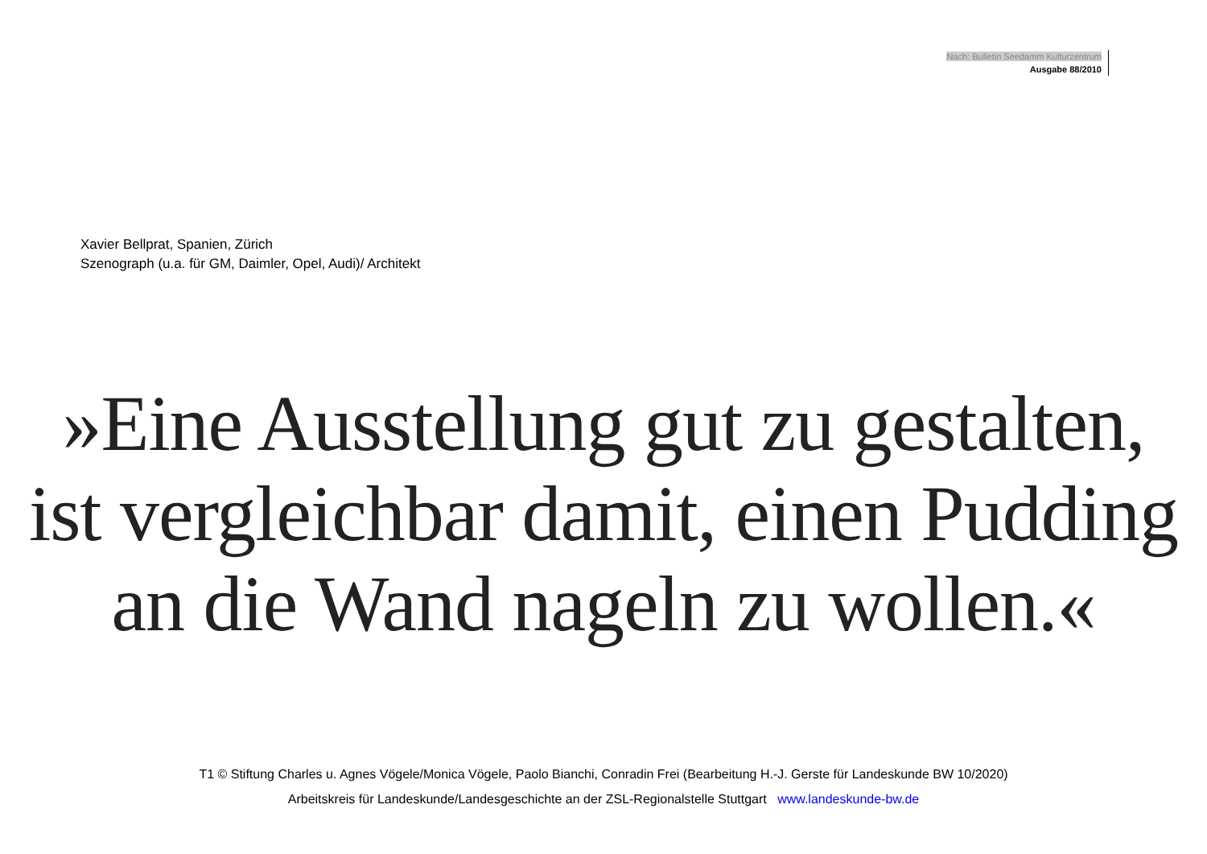Nach: Bulletin Seedamm Kulturzentrum
Ausgabe 88/2010
Xavier Bellprat, Spanien, Zürich
Szenograph (u.a. für GM, Daimler, Opel, Audi)/ Architekt
»Eine Ausstellung gut zu gestalten,
ist vergleichbar damit, einen Pudding
an die Wand nageln zu wollen.«
T1 © Stiftung Charles u. Agnes Vögele/Monica Vögele, Paolo Bianchi, Conradin Frei (Bearbeitung H.-J. Gerste für Landeskunde BW 10/2020)
Arbeitskreis für Landeskunde/Landesgeschichte an der ZSL-Regionalstelle Stuttgart www.landeskunde-bw.de